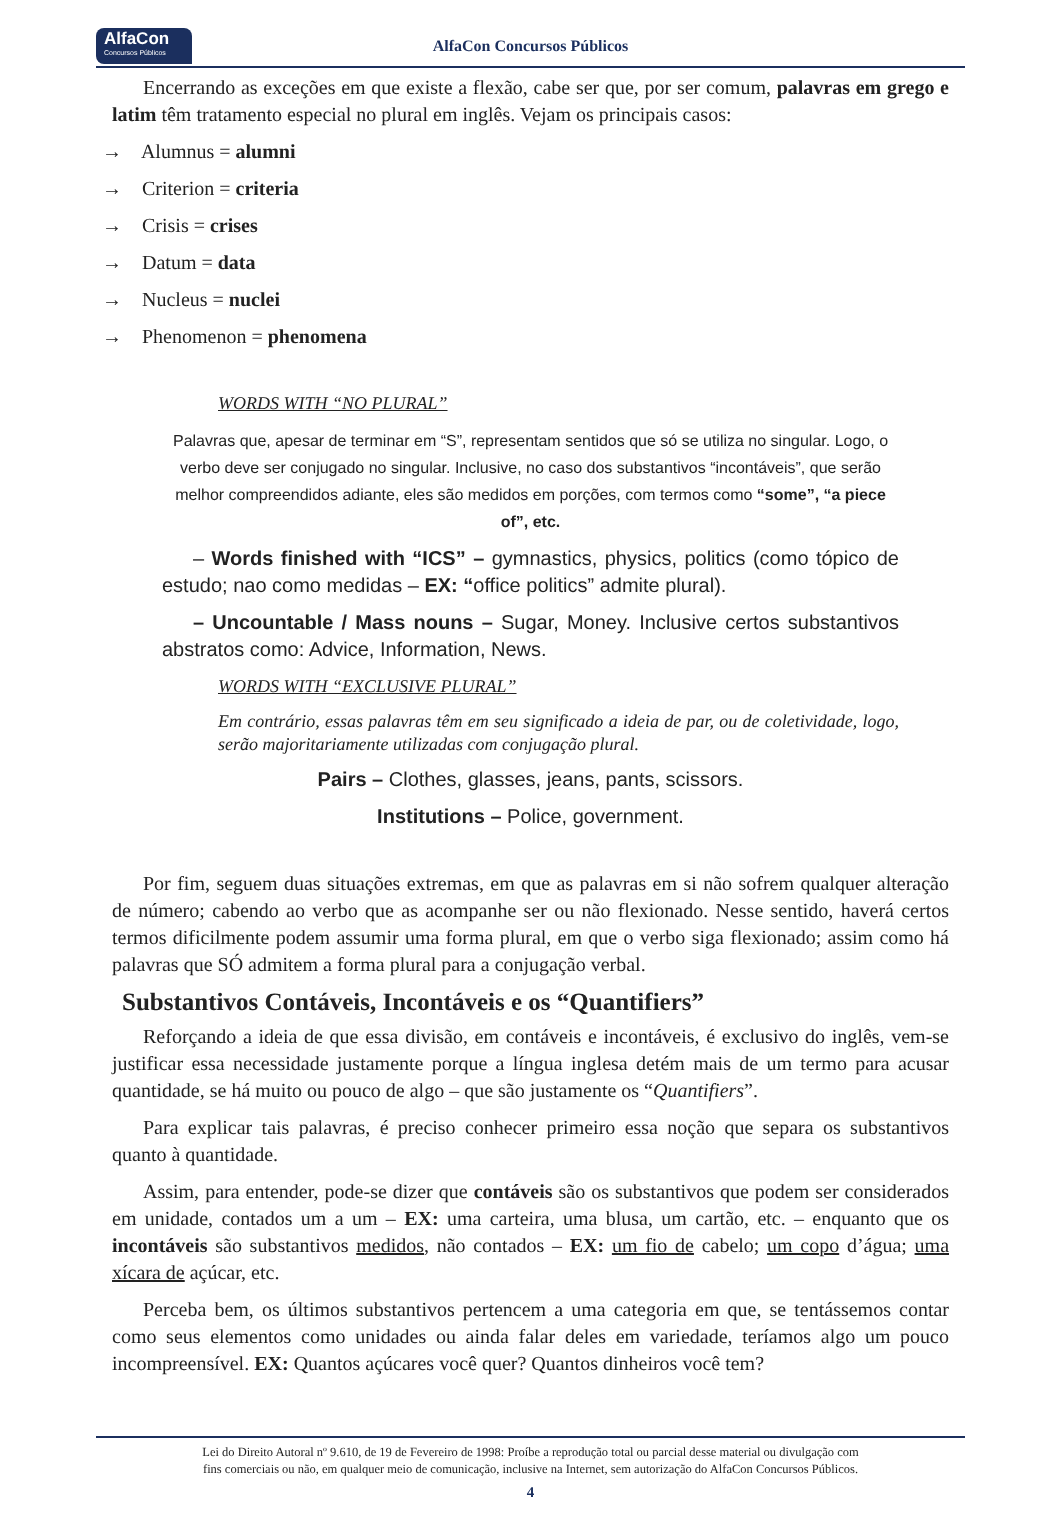AlfaCon
Concursos Públicos
AlfaCon Concursos Públicos
Encerrando as exceções em que existe a flexão, cabe ser que, por ser comum, palavras em grego e latim têm tratamento especial no plural em inglês. Vejam os principais casos:
→ Alumnus = alumni
→ Criterion = criteria
→ Crisis = crises
→ Datum = data
→ Nucleus = nuclei
→ Phenomenon = phenomena
WORDS WITH “NO PLURAL”
Palavras que, apesar de terminar em “S”, representam sentidos que só se utiliza no singular. Logo, o verbo deve ser conjugado no singular. Inclusive, no caso dos substantivos “incontáveis”, que serão melhor compreendidos adiante, eles são medidos em porções, com termos como “some”, “a piece of”, etc.
– Words finished with “ICS” – gymnastics, physics, politics (como tópico de estudo; nao como medidas – EX: “office politics” admite plural).
– Uncountable / Mass nouns – Sugar, Money. Inclusive certos substantivos abstratos como: Advice, Information, News.
WORDS WITH “EXCLUSIVE PLURAL”
Em contrário, essas palavras têm em seu significado a ideia de par, ou de coletividade, logo, serão majoritariamente utilizadas com conjugação plural.
Pairs – Clothes, glasses, jeans, pants, scissors.
Institutions – Police, government.
Por fim, seguem duas situações extremas, em que as palavras em si não sofrem qualquer alteração de número; cabendo ao verbo que as acompanhe ser ou não flexionado. Nesse sentido, haverá certos termos dificilmente podem assumir uma forma plural, em que o verbo siga flexionado; assim como há palavras que SÓ admitem a forma plural para a conjugação verbal.
Substantivos Contáveis, Incontáveis e os “Quantifiers”
Reforçando a ideia de que essa divisão, em contáveis e incontáveis, é exclusivo do inglês, vem-se justificar essa necessidade justamente porque a língua inglesa detém mais de um termo para acusar quantidade, se há muito ou pouco de algo – que são justamente os “Quantifiers”.
Para explicar tais palavras, é preciso conhecer primeiro essa noção que separa os substantivos quanto à quantidade.
Assim, para entender, pode-se dizer que contáveis são os substantivos que podem ser considerados em unidade, contados um a um – EX: uma carteira, uma blusa, um cartão, etc. – enquanto que os incontáveis são substantivos medidos, não contados – EX: um fio de cabelo; um copo d’água; uma xícara de açúcar, etc.
Perceba bem, os últimos substantivos pertencem a uma categoria em que, se tentássemos contar como seus elementos como unidades ou ainda falar deles em variedade, teríamos algo um pouco incompreensível. EX: Quantos açúcares você quer? Quantos dinheiros você tem?
Lei do Direito Autoral nº 9.610, de 19 de Fevereiro de 1998: Proíbe a reprodução total ou parcial desse material ou divulgação com
fins comerciais ou não, em qualquer meio de comunicação, inclusive na Internet, sem autorização do AlfaCon Concursos Públicos.
4